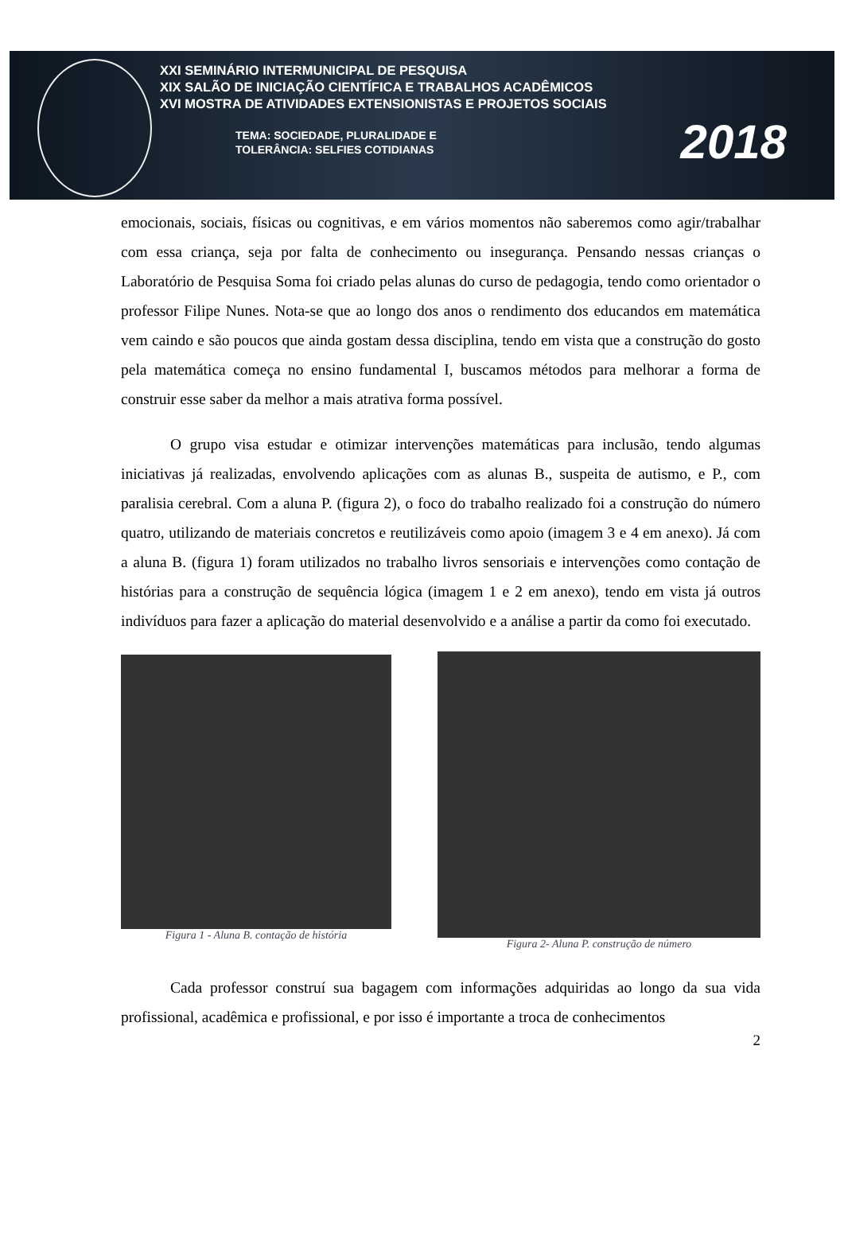XXI SEMINÁRIO INTERMUNICIPAL DE PESQUISA
XIX SALÃO DE INICIAÇÃO CIENTÍFICA E TRABALHOS ACADÊMICOS
XVI MOSTRA DE ATIVIDADES EXTENSIONISTAS E PROJETOS SOCIAIS
TEMA: SOCIEDADE, PLURALIDADE E
TOLERÂNCIA: SELFIES COTIDIANAS
2018
emocionais, sociais, físicas ou cognitivas, e em vários momentos não saberemos como agir/trabalhar com essa criança, seja por falta de conhecimento ou insegurança. Pensando nessas crianças o Laboratório de Pesquisa Soma foi criado pelas alunas do curso de pedagogia, tendo como orientador o professor Filipe Nunes. Nota-se que ao longo dos anos o rendimento dos educandos em matemática vem caindo e são poucos que ainda gostam dessa disciplina, tendo em vista que a construção do gosto pela matemática começa no ensino fundamental I, buscamos métodos para melhorar a forma de construir esse saber da melhor a mais atrativa forma possível.
O grupo visa estudar e otimizar intervenções matemáticas para inclusão, tendo algumas iniciativas já realizadas, envolvendo aplicações com as alunas B., suspeita de autismo, e P., com paralisia cerebral. Com a aluna P. (figura 2), o foco do trabalho realizado foi a construção do número quatro, utilizando de materiais concretos e reutilizáveis como apoio (imagem 3 e 4 em anexo). Já com a aluna B. (figura 1) foram utilizados no trabalho livros sensoriais e intervenções como contação de histórias para a construção de sequência lógica (imagem 1 e 2 em anexo), tendo em vista já outros indivíduos para fazer a aplicação do material desenvolvido e a análise a partir da como foi executado.
Figura 1 - Aluna B. contação de história
Figura 2- Aluna P. construção de número
Cada professor construí sua bagagem com informações adquiridas ao longo da sua vida profissional, acadêmica e profissional, e por isso é importante a troca de conhecimentos
2